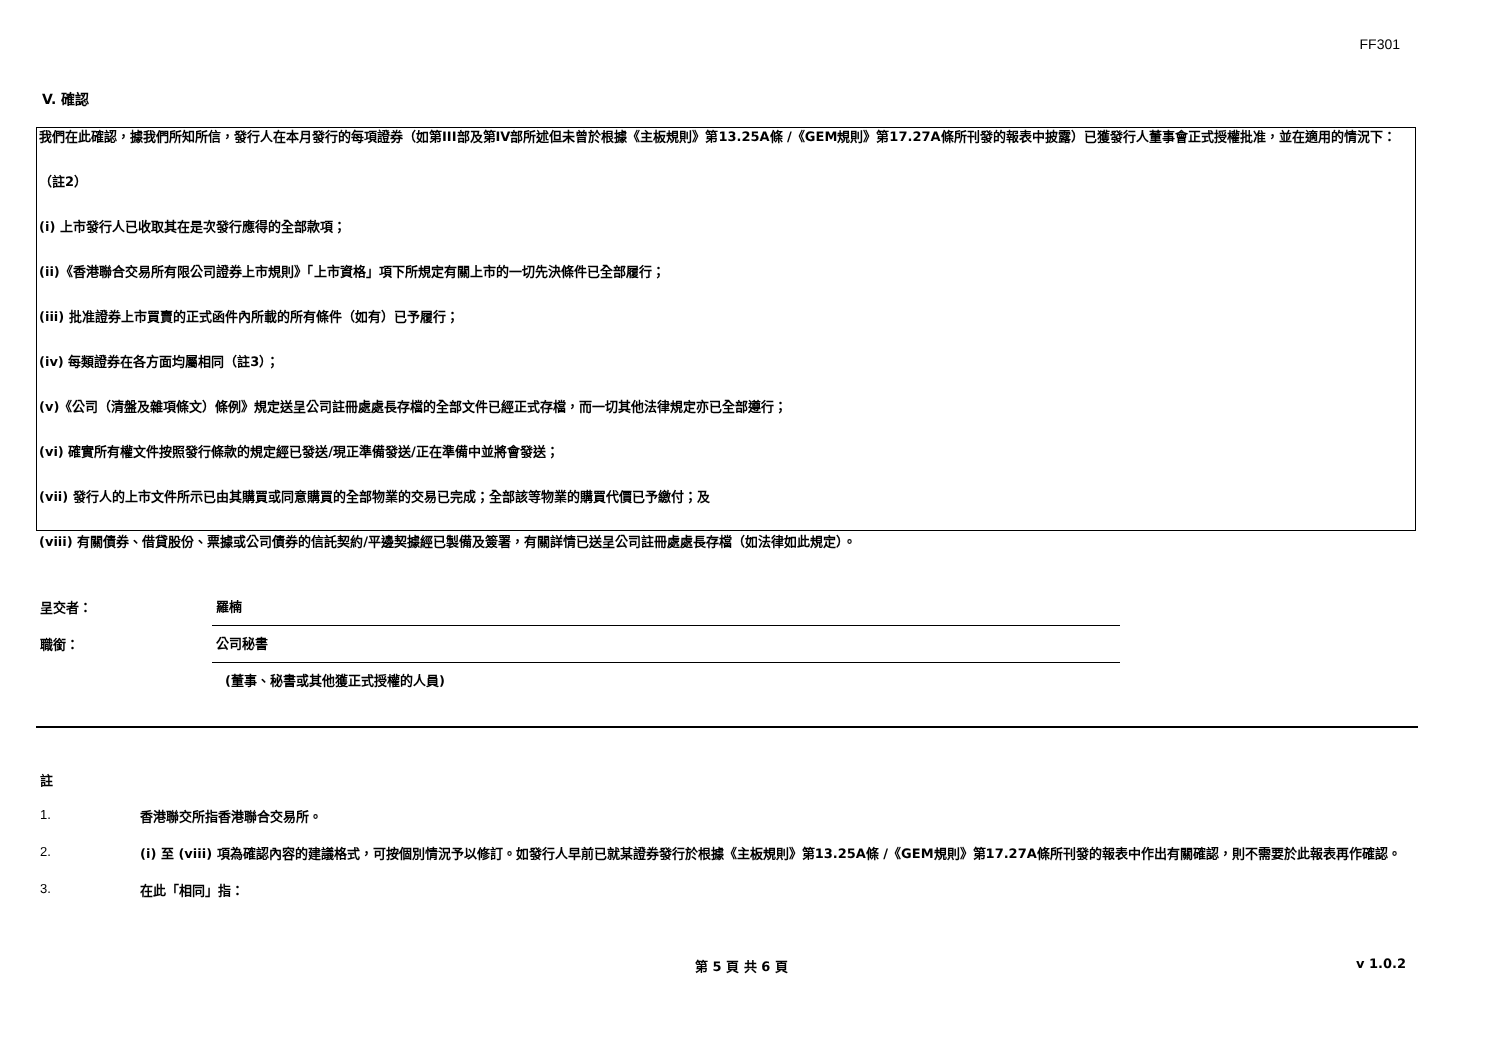FF301
V. 確認
我們在此確認，據我們所知所信，發行人在本月發行的每項證券（如第III部及第IV部所述但未曾於根據《主板規則》第13.25A條 /《GEM規則》第17.27A條所刊發的報表中披露）已獲發行人董事會正式授權批准，並在適用的情況下：
（註2）
(i) 上市發行人已收取其在是次發行應得的全部款項；
(ii)《香港聯合交易所有限公司證券上市規則》「上市資格」項下所規定有關上市的一切先決條件已全部履行；
(iii) 批准證券上市買賣的正式函件內所載的所有條件（如有）已予履行；
(iv) 每類證券在各方面均屬相同（註3）；
(v)《公司（清盤及雜項條文）條例》規定送呈公司註冊處處長存檔的全部文件已經正式存檔，而一切其他法律規定亦已全部遵行；
(vi) 確實所有權文件按照發行條款的規定經已發送/現正準備發送/正在準備中並將會發送；
(vii) 發行人的上市文件所示已由其購買或同意購買的全部物業的交易已完成；全部該等物業的購買代價已予繳付；及
(viii) 有關債券、借貸股份、票據或公司債券的信託契約/平邊契據經已製備及簽署，有關詳情已送呈公司註冊處處長存檔（如法律如此規定）。
呈交者：
羅楠
職銜：
公司秘書
(董事、秘書或其他獲正式授權的人員)
註
1.
香港聯交所指香港聯合交易所。
2.
(i) 至 (viii) 項為確認內容的建議格式，可按個別情況予以修訂。如發行人早前已就某證券發行於根據《主板規則》第13.25A條 /《GEM規則》第17.27A條所刊發的報表中作出有關確認，則不需要於此報表再作確認。
3.
在此「相同」指：
第 5 頁 共 6 頁 v 1.0.2